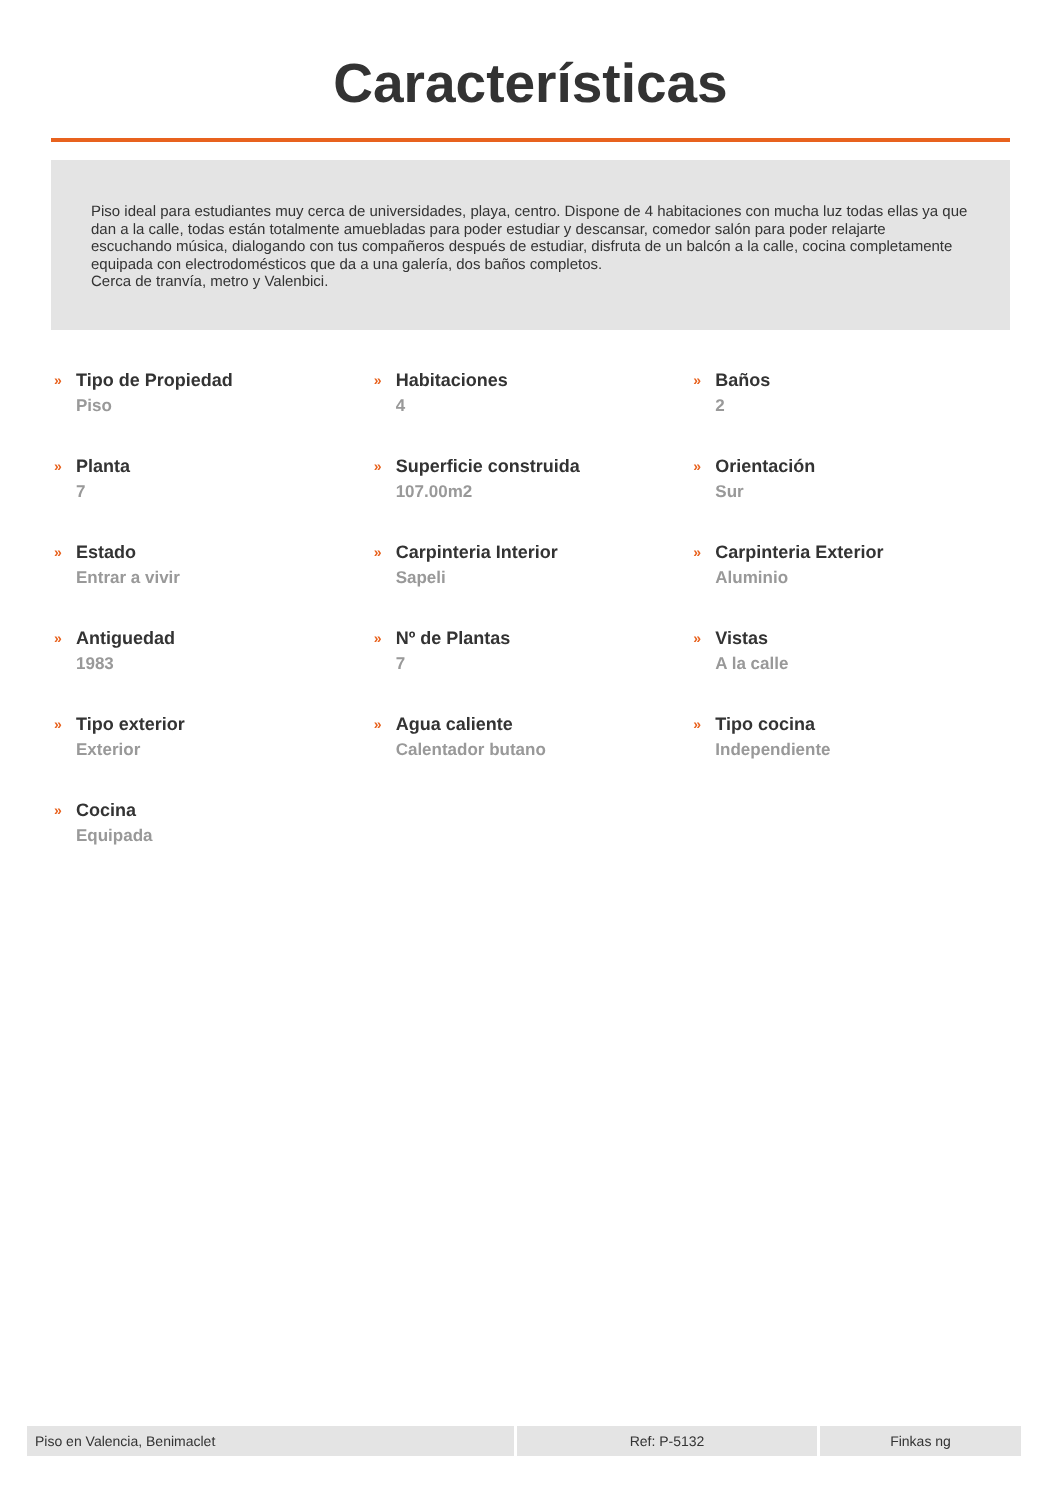Características
Piso ideal para estudiantes muy cerca de universidades, playa, centro. Dispone de 4 habitaciones con mucha luz todas ellas ya que dan a la calle, todas están totalmente amuebladas para poder estudiar y descansar, comedor salón para poder relajarte escuchando música, dialogando con tus compañeros después de estudiar, disfruta de un balcón a la calle, cocina completamente equipada con electrodomésticos que da a una galería, dos baños completos.
Cerca de tranvía, metro y Valenbici.
»
Tipo de Propiedad
Piso
»
Habitaciones
4
»
Baños
2
»
Planta
7
»
Superficie construida
107.00m2
»
Orientación
Sur
»
Estado
Entrar a vivir
»
Carpinteria Interior
Sapeli
»
Carpinteria Exterior
Aluminio
»
Antiguedad
1983
»
Nº de Plantas
7
»
Vistas
A la calle
»
Tipo exterior
Exterior
»
Agua caliente
Calentador butano
»
Tipo cocina
Independiente
»
Cocina
Equipada
Piso en Valencia, Benimaclet Ref: P-5132 Finkas ng